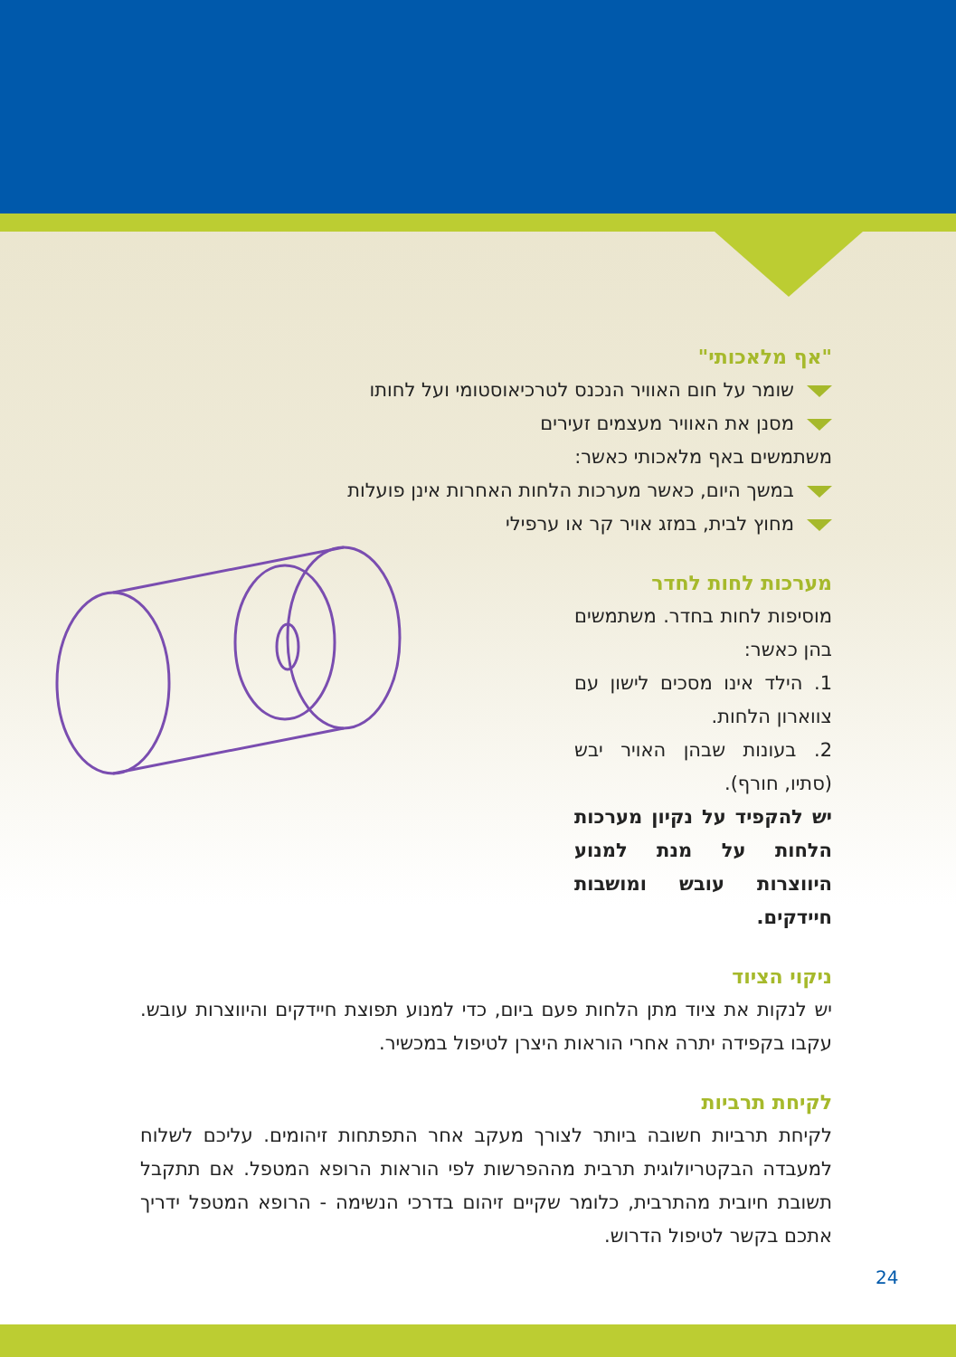"אף מלאכותי"
שומר על חום האוויר הנכנס לטרכיאוסטומי ועל לחותו
מסנן את האוויר מעצמים זעירים
משתמשים באף מלאכותי כאשר:
במשך היום, כאשר מערכות הלחות האחרות אינן פועלות
מחוץ לבית, במזג אויר קר או ערפילי
מערכות לחות לחדר
מוסיפות לחות בחדר. משתמשים בהן כאשר:
1. הילד אינו מסכים לישון עם צווארון הלחות.
2. בעונות שבהן האויר יבש (סתיו, חורף).
יש להקפיד על נקיון מערכות הלחות על מנת למנוע היווצרות עובש ומושבות חיידקים.
ניקוי הציוד
יש לנקות את ציוד מתן הלחות פעם ביום, כדי למנוע תפוצת חיידקים והיווצרות עובש. עקבו בקפידה יתרה אחרי הוראות היצרן לטיפול במכשיר.
לקיחת תרביות
לקיחת תרביות חשובה ביותר לצורך מעקב אחר התפתחות זיהומים. עליכם לשלוח למעבדה הבקטריולוגית תרבית מההפרשות לפי הוראות הרופא המטפל. אם תתקבל תשובת חיובית מהתרבית, כלומר שקיים זיהום בדרכי הנשימה - הרופא המטפל ידריך אתכם בקשר לטיפול הדרוש.
24